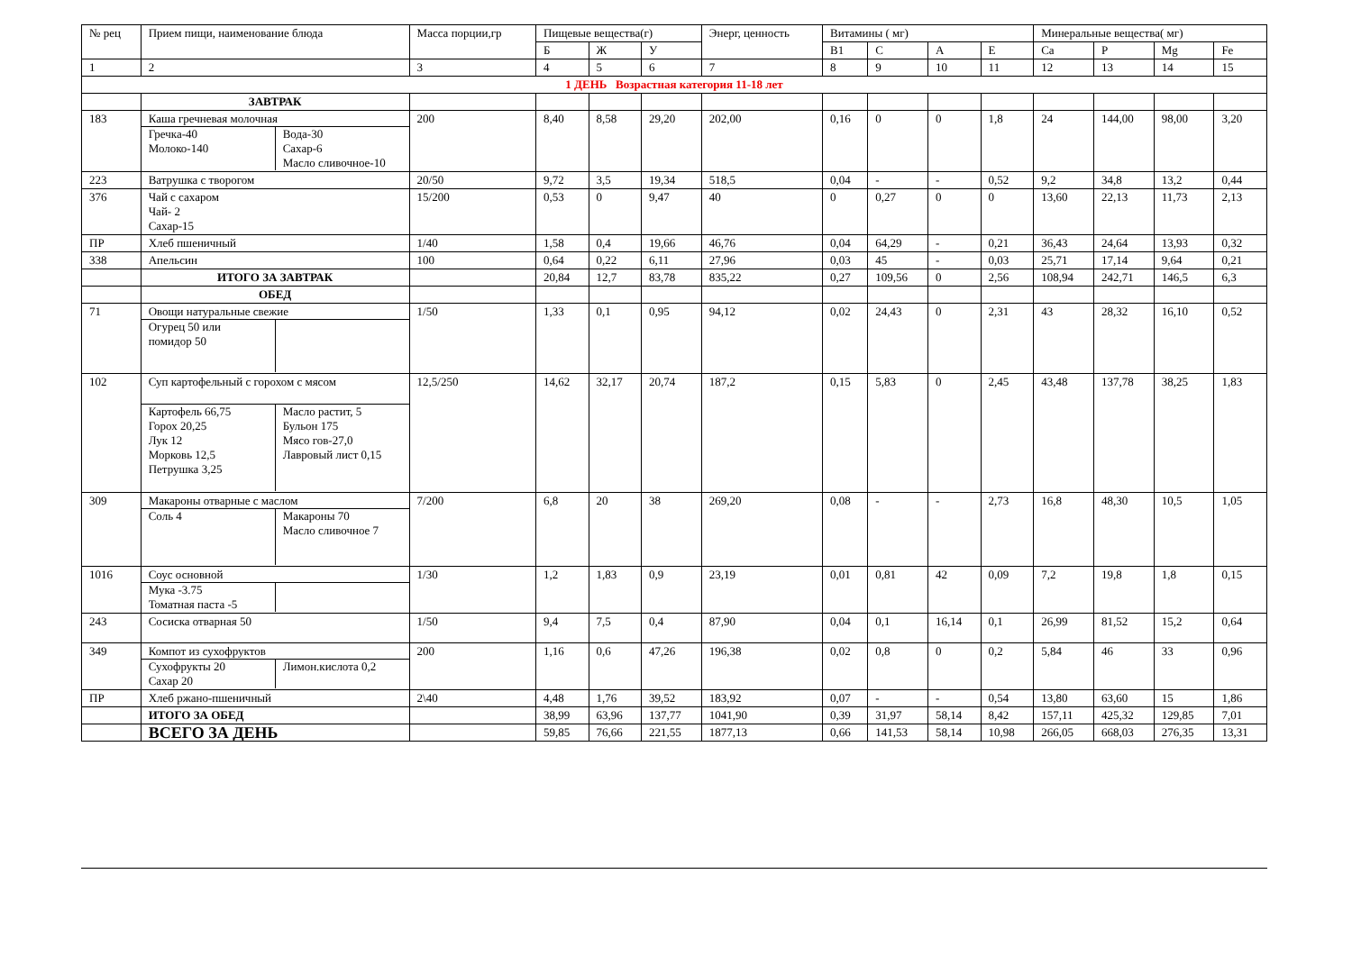| № рец | Прием пищи, наименование блюда | Масса порции,гр | Пищевые вещества(г) | | | Энерг, ценность | Витамины ( мг) | | | | Минеральные вещества( мг) | | | |
| --- | --- | --- | --- | --- | --- | --- | --- | --- | --- | --- | --- | --- | --- | --- |
| | | | Б | Ж | У | | В1 | С | А | Е | Са | Р | Mg | Fe |
| 1 | 2 | 3 | 4 | 5 | 6 | 7 | 8 | 9 | 10 | 11 | 12 | 13 | 14 | 15 |
| 1 ДЕНЬ Возрастная категория 11-18 лет | | | | | | | | | | | | | | |
| | ЗАВТРАК | | | | | | | | | | | | | |
| 183 | Каша гречневая молочная Гречка-40 Молоко-140 Вода-30 Сахар-6 Масло сливочное-10 | 200 | 8,40 | 8,58 | 29,20 | 202,00 | 0,16 | 0 | 0 | 1,8 | 24 | 144,00 | 98,00 | 3,20 |
| 223 | Ватрушка с творогом | 20/50 | 9,72 | 3,5 | 19,34 | 518,5 | 0,04 | - | - | 0,52 | 9,2 | 34,8 | 13,2 | 0,44 |
| 376 | Чай с сахаром Чай- 2 Сахар-15 | 15/200 | 0,53 | 0 | 9,47 | 40 | 0 | 0,27 | 0 | 0 | 13,60 | 22,13 | 11,73 | 2,13 |
| ПР | Хлеб пшеничный | 1/40 | 1,58 | 0,4 | 19,66 | 46,76 | 0,04 | 64,29 | - | 0,21 | 36,43 | 24,64 | 13,93 | 0,32 |
| 338 | Апельсин | 100 | 0,64 | 0,22 | 6,11 | 27,96 | 0,03 | 45 | - | 0,03 | 25,71 | 17,14 | 9,64 | 0,21 |
| | ИТОГО ЗА ЗАВТРАК | | 20,84 | 12,7 | 83,78 | 835,22 | 0,27 | 109,56 | 0 | 2,56 | 108,94 | 242,71 | 146,5 | 6,3 |
| | ОБЕД | | | | | | | | | | | | | |
| 71 | Овощи натуральные свежие Огурец 50 или помидор 50 | 1/50 | 1,33 | 0,1 | 0,95 | 94,12 | 0,02 | 24,43 | 0 | 2,31 | 43 | 28,32 | 16,10 | 0,52 |
| 102 | Суп картофельный с горохом с мясом Картофель 66,75 Горох 20,25 Лук 12 Морковь 12,5 Петрушка 3,25 Масло растит, 5 Бульон 175 Мясо гов-27,0 Лавровый лист 0,15 | 12,5/250 | 14,62 | 32,17 | 20,74 | 187,2 | 0,15 | 5,83 | 0 | 2,45 | 43,48 | 137,78 | 38,25 | 1,83 |
| 309 | Макароны отварные с маслом Соль 4 Макароны 70 Масло сливочное 7 | 7/200 | 6,8 | 20 | 38 | 269,20 | 0,08 | - | - | 2,73 | 16,8 | 48,30 | 10,5 | 1,05 |
| 1016 | Соус основной Мука -3.75 Томатная паста -5 | 1/30 | 1,2 | 1,83 | 0,9 | 23,19 | 0,01 | 0,81 | 42 | 0,09 | 7,2 | 19,8 | 1,8 | 0,15 |
| 243 | Сосиска отварная 50 | 1/50 | 9,4 | 7,5 | 0,4 | 87,90 | 0,04 | 0,1 | 16,14 | 0,1 | 26,99 | 81,52 | 15,2 | 0,64 |
| 349 | Компот из сухофруктов Сухофрукты 20 Сахар 20 Лимон.кислота 0,2 | 200 | 1,16 | 0,6 | 47,26 | 196,38 | 0,02 | 0,8 | 0 | 0,2 | 5,84 | 46 | 33 | 0,96 |
| ПР | Хлеб ржано-пшеничный | 2\40 | 4,48 | 1,76 | 39,52 | 183,92 | 0,07 | - | - | 0,54 | 13,80 | 63,60 | 15 | 1,86 |
| | ИТОГО ЗА ОБЕД | | 38,99 | 63,96 | 137,77 | 1041,90 | 0,39 | 31,97 | 58,14 | 8,42 | 157,11 | 425,32 | 129,85 | 7,01 |
| | ВСЕГО ЗА ДЕНЬ | | 59,85 | 76,66 | 221,55 | 1877,13 | 0,66 | 141,53 | 58,14 | 10,98 | 266,05 | 668,03 | 276,35 | 13,31 |